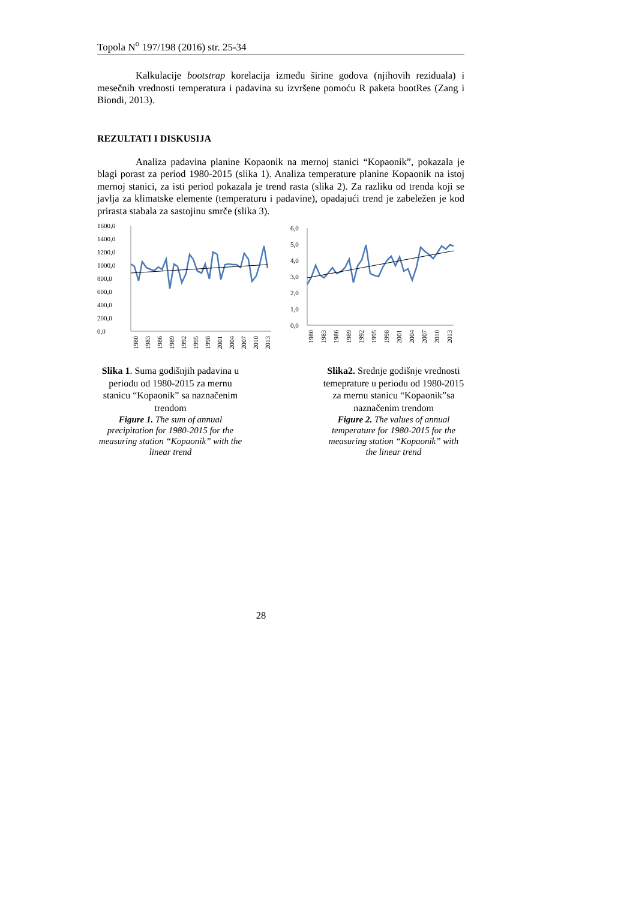Topola N<sup>o</sup> 197/198 (2016) str. 25-34
Kalkulacije bootstrap korelacija između širine godova (njihovih reziduala) i mesečnih vrednosti temperatura i padavina su izvršene pomoću R paketa bootRes (Zang i Biondi, 2013).
REZULTATI I DISKUSIJA
Analiza padavina planine Kopaonik na mernoj stanici “Kopaonik”, pokazala je blagi porast za period 1980-2015 (slika 1). Analiza temperature planine Kopaonik na istoj mernoj stanici, za isti period pokazala je trend rasta (slika 2). Za razliku od trenda koji se javlja za klimatske elemente (temperaturu i padavine), opadajući trend je zabeležen je kod prirasta stabala za sastojinu smrče (slika 3).
1600,0
1400,0
1200,0
1000,0
800,0
600,0
400,0
200,0
0,0
1980
1983
1986
1989
1992
1995
1998
2001
2004
2007
2010
2013
6,0
5,0
4,0
3,0
2,0
1,0
0,0
1980
1983
1986
1989
1992
1995
1998
2001
2004
2007
2010
2013
Slika 1. Suma godišnjih padavina u periodu od 1980-2015 za mernu stanicu “Kopaonik” sa naznačenim trendom
Figure 1. The sum of annual precipitation for 1980-2015 for the measuring station “Kopaonik” with the linear trend
Slika2. Srednje godišnje vrednosti temeprature u periodu od 1980-2015 za mernu stanicu “Kopaonik”sa naznačenim trendom
Figure 2. The values of annual temperature for 1980-2015 for the measuring station “Kopaonik” with the linear trend
28